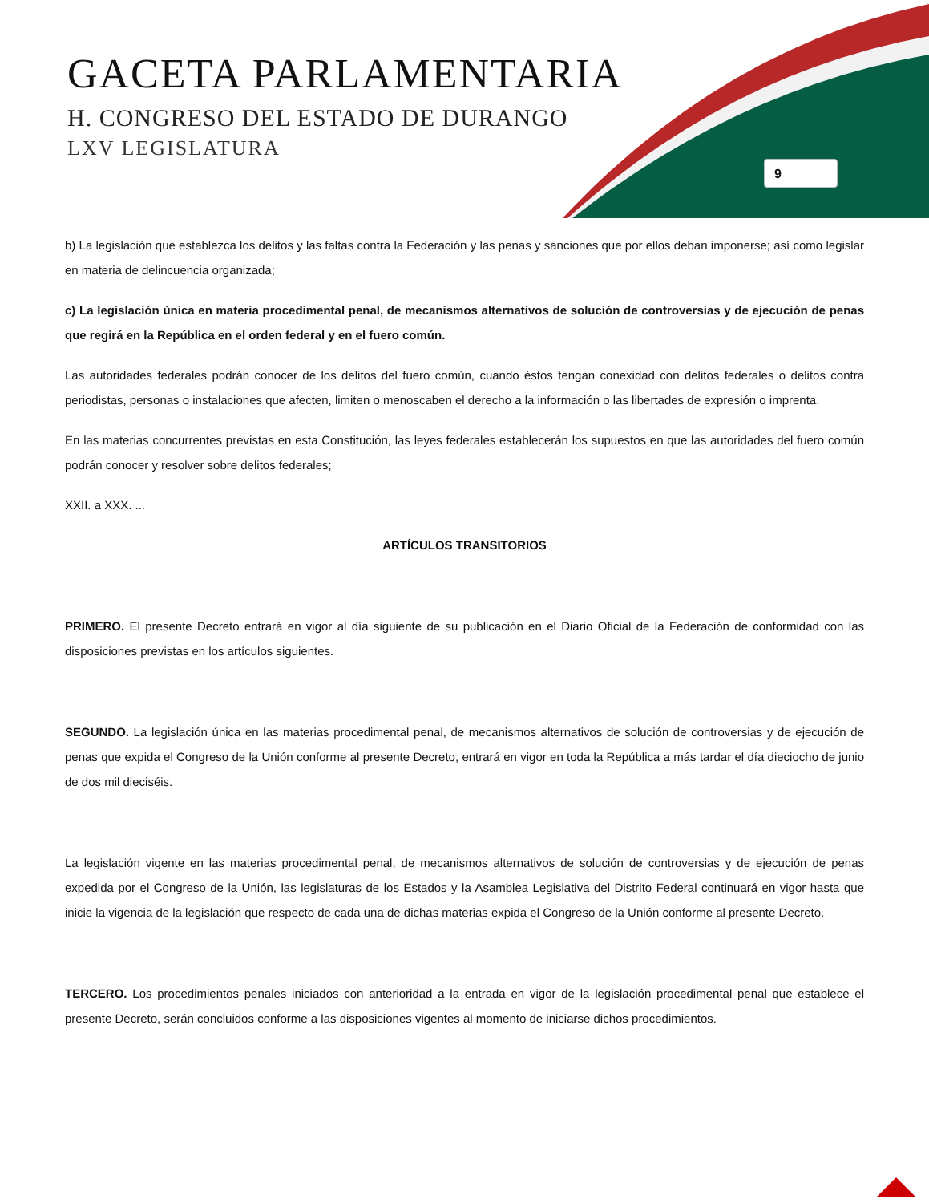GACETA PARLAMENTARIA
H. CONGRESO DEL ESTADO DE DURANGO
LXV LEGISLATURA
9
b) La legislación que establezca los delitos y las faltas contra la Federación y las penas y sanciones que por ellos deban imponerse; así como legislar en materia de delincuencia organizada;
c) La legislación única en materia procedimental penal, de mecanismos alternativos de solución de controversias y de ejecución de penas que regirá en la República en el orden federal y en el fuero común.
Las autoridades federales podrán conocer de los delitos del fuero común, cuando éstos tengan conexidad con delitos federales o delitos contra periodistas, personas o instalaciones que afecten, limiten o menoscaben el derecho a la información o las libertades de expresión o imprenta.
En las materias concurrentes previstas en esta Constitución, las leyes federales establecerán los supuestos en que las autoridades del fuero común podrán conocer y resolver sobre delitos federales;
XXII. a XXX. ...
ARTÍCULOS TRANSITORIOS
PRIMERO. El presente Decreto entrará en vigor al día siguiente de su publicación en el Diario Oficial de la Federación de conformidad con las disposiciones previstas en los artículos siguientes.
SEGUNDO. La legislación única en las materias procedimental penal, de mecanismos alternativos de solución de controversias y de ejecución de penas que expida el Congreso de la Unión conforme al presente Decreto, entrará en vigor en toda la República a más tardar el día dieciocho de junio de dos mil dieciséis.
La legislación vigente en las materias procedimental penal, de mecanismos alternativos de solución de controversias y de ejecución de penas expedida por el Congreso de la Unión, las legislaturas de los Estados y la Asamblea Legislativa del Distrito Federal continuará en vigor hasta que inicie la vigencia de la legislación que respecto de cada una de dichas materias expida el Congreso de la Unión conforme al presente Decreto.
TERCERO. Los procedimientos penales iniciados con anterioridad a la entrada en vigor de la legislación procedimental penal que establece el presente Decreto, serán concluidos conforme a las disposiciones vigentes al momento de iniciarse dichos procedimientos.